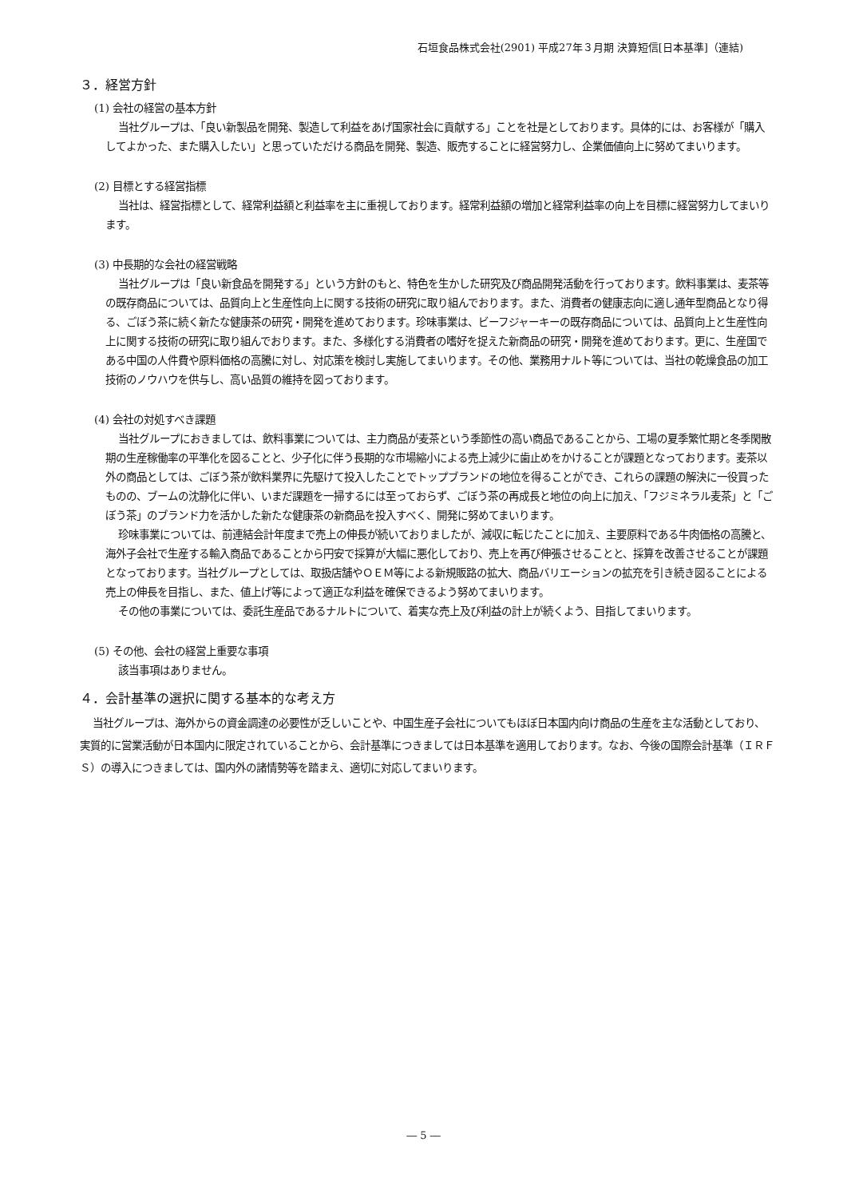石垣食品株式会社(2901) 平成27年３月期 決算短信[日本基準]（連結)
３．経営方針
(1) 会社の経営の基本方針
当社グループは、「良い新製品を開発、製造して利益をあげ国家社会に貢献する」ことを社是としております。具体的には、お客様が「購入してよかった、また購入したい」と思っていただける商品を開発、製造、販売することに経営努力し、企業価値向上に努めてまいります。
(2) 目標とする経営指標
当社は、経営指標として、経常利益額と利益率を主に重視しております。経常利益額の増加と経常利益率の向上を目標に経営努力してまいります。
(3) 中長期的な会社の経営戦略
当社グループは「良い新食品を開発する」という方針のもと、特色を生かした研究及び商品開発活動を行っております。飲料事業は、麦茶等の既存商品については、品質向上と生産性向上に関する技術の研究に取り組んでおります。また、消費者の健康志向に適し通年型商品となり得る、ごぼう茶に続く新たな健康茶の研究・開発を進めております。珍味事業は、ビーフジャーキーの既存商品については、品質向上と生産性向上に関する技術の研究に取り組んでおります。また、多様化する消費者の嗜好を捉えた新商品の研究・開発を進めております。更に、生産国である中国の人件費や原料価格の高騰に対し、対応策を検討し実施してまいります。その他、業務用ナルト等については、当社の乾燥食品の加工技術のノウハウを供与し、高い品質の維持を図っております。
(4) 会社の対処すべき課題
当社グループにおきましては、飲料事業については、主力商品が麦茶という季節性の高い商品であることから、工場の夏季繁忙期と冬季閑散期の生産稼働率の平準化を図ることと、少子化に伴う長期的な市場縮小による売上減少に歯止めをかけることが課題となっております。麦茶以外の商品としては、ごぼう茶が飲料業界に先駆けて投入したことでトップブランドの地位を得ることができ、これらの課題の解決に一役買ったものの、ブームの沈静化に伴い、いまだ課題を一掃するには至っておらず、ごぼう茶の再成長と地位の向上に加え、「フジミネラル麦茶」と「ごぼう茶」のブランド力を活かした新たな健康茶の新商品を投入すべく、開発に努めてまいります。
珍味事業については、前連結会計年度まで売上の伸長が続いておりましたが、減収に転じたことに加え、主要原料である牛肉価格の高騰と、海外子会社で生産する輸入商品であることから円安で採算が大幅に悪化しており、売上を再び伸張させることと、採算を改善させることが課題となっております。当社グループとしては、取扱店舗やＯＥＭ等による新規販路の拡大、商品バリエーションの拡充を引き続き図ることによる売上の伸長を目指し、また、値上げ等によって適正な利益を確保できるよう努めてまいります。
その他の事業については、委託生産品であるナルトについて、着実な売上及び利益の計上が続くよう、目指してまいります。
(5) その他、会社の経営上重要な事項
該当事項はありません。
４．会計基準の選択に関する基本的な考え方
当社グループは、海外からの資金調達の必要性が乏しいことや、中国生産子会社についてもほぼ日本国内向け商品の生産を主な活動としており、実質的に営業活動が日本国内に限定されていることから、会計基準につきましては日本基準を適用しております。なお、今後の国際会計基準（ＩＲＦＳ）の導入につきましては、国内外の諸情勢等を踏まえ、適切に対応してまいります。
― 5 ―